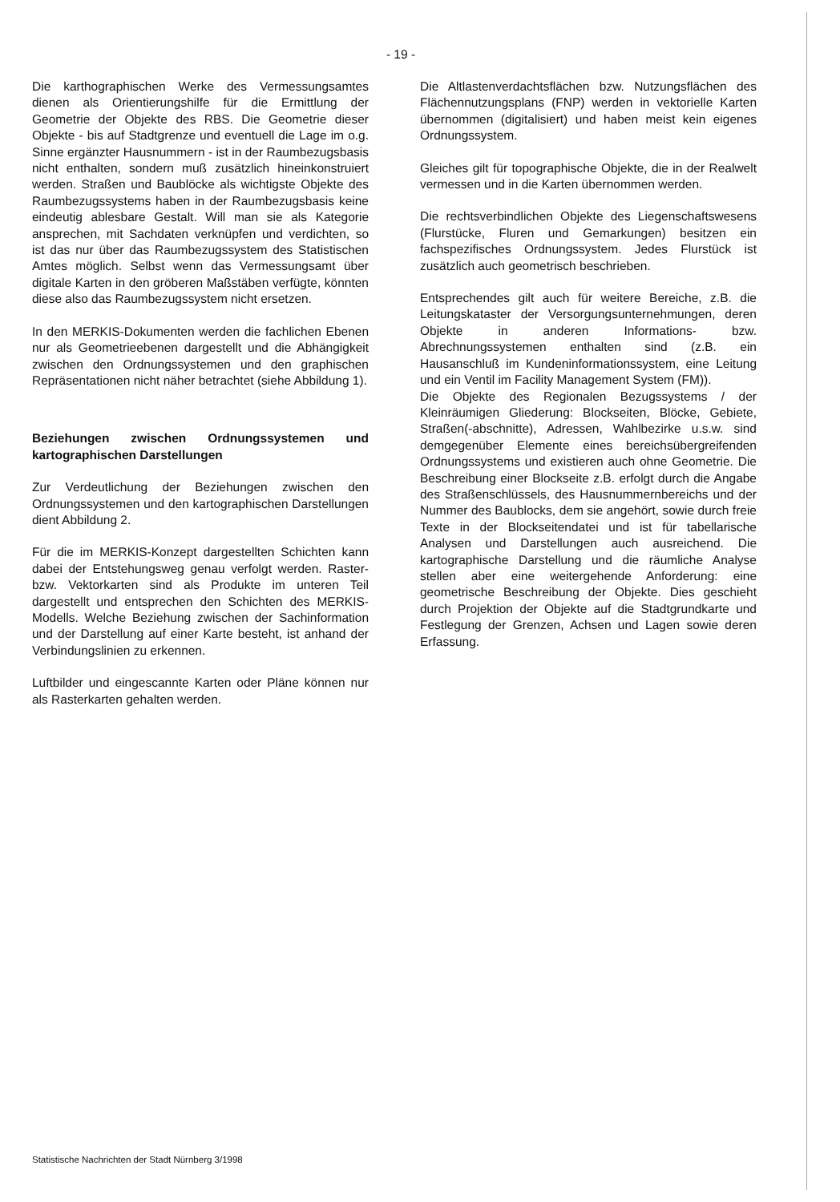- 19 -
Die karthographischen Werke des Vermessungsamtes dienen als Orientierungshilfe für die Ermittlung der Geometrie der Objekte des RBS. Die Geometrie dieser Objekte - bis auf Stadtgrenze und eventuell die Lage im o.g. Sinne ergänzter Hausnummern - ist in der Raumbezugsbasis nicht enthalten, sondern muß zusätzlich hineinkonstruiert werden. Straßen und Baublöcke als wichtigste Objekte des Raumbezugssystems haben in der Raumbezugsbasis keine eindeutig ablesbare Gestalt. Will man sie als Kategorie ansprechen, mit Sachdaten verknüpfen und verdichten, so ist das nur über das Raumbezugssystem des Statistischen Amtes möglich. Selbst wenn das Vermessungsamt über digitale Karten in den gröberen Maßstäben verfügte, könnten diese also das Raumbezugssystem nicht ersetzen.
In den MERKIS-Dokumenten werden die fachlichen Ebenen nur als Geometrieebenen dargestellt und die Abhängigkeit zwischen den Ordnungssystemen und den graphischen Repräsentationen nicht näher betrachtet (siehe Abbildung 1).
Beziehungen zwischen Ordnungssystemen und kartographischen Darstellungen
Zur Verdeutlichung der Beziehungen zwischen den Ordnungssystemen und den kartographischen Darstellungen dient Abbildung 2.
Für die im MERKIS-Konzept dargestellten Schichten kann dabei der Entstehungsweg genau verfolgt werden. Raster- bzw. Vektorkarten sind als Produkte im unteren Teil dargestellt und entsprechen den Schichten des MERKIS-Modells. Welche Beziehung zwischen der Sachinformation und der Darstellung auf einer Karte besteht, ist anhand der Verbindungslinien zu erkennen.
Luftbilder und eingescannte Karten oder Pläne können nur als Rasterkarten gehalten werden.
Die Altlastenverdachtsflächen bzw. Nutzungsflächen des Flächennutzungsplans (FNP) werden in vektorielle Karten übernommen (digitalisiert) und haben meist kein eigenes Ordnungssystem.
Gleiches gilt für topographische Objekte, die in der Realwelt vermessen und in die Karten übernommen werden.
Die rechtsverbindlichen Objekte des Liegenschaftswesens (Flurstücke, Fluren und Gemarkungen) besitzen ein fachspezifisches Ordnungssystem. Jedes Flurstück ist zusätzlich auch geometrisch beschrieben.
Entsprechendes gilt auch für weitere Bereiche, z.B. die Leitungskataster der Versorgungsunternehmungen, deren Objekte in anderen Informations- bzw. Abrechnungssystemen enthalten sind (z.B. ein Hausanschluß im Kundeninformationssystem, eine Leitung und ein Ventil im Facility Management System (FM)).
Die Objekte des Regionalen Bezugssystems / der Kleinräumigen Gliederung: Blockseiten, Blöcke, Gebiete, Straßen(-abschnitte), Adressen, Wahlbezirke u.s.w. sind demgegenüber Elemente eines bereichsübergreifenden Ordnungssystems und existieren auch ohne Geometrie. Die Beschreibung einer Blockseite z.B. erfolgt durch die Angabe des Straßenschlüssels, des Hausnummernbereichs und der Nummer des Baublocks, dem sie angehört, sowie durch freie Texte in der Blockseitendatei und ist für tabellarische Analysen und Darstellungen auch ausreichend. Die kartographische Darstellung und die räumliche Analyse stellen aber eine weitergehende Anforderung: eine geometrische Beschreibung der Objekte. Dies geschieht durch Projektion der Objekte auf die Stadtgrundkarte und Festlegung der Grenzen, Achsen und Lagen sowie deren Erfassung.
Statistische Nachrichten der Stadt Nürnberg 3/1998